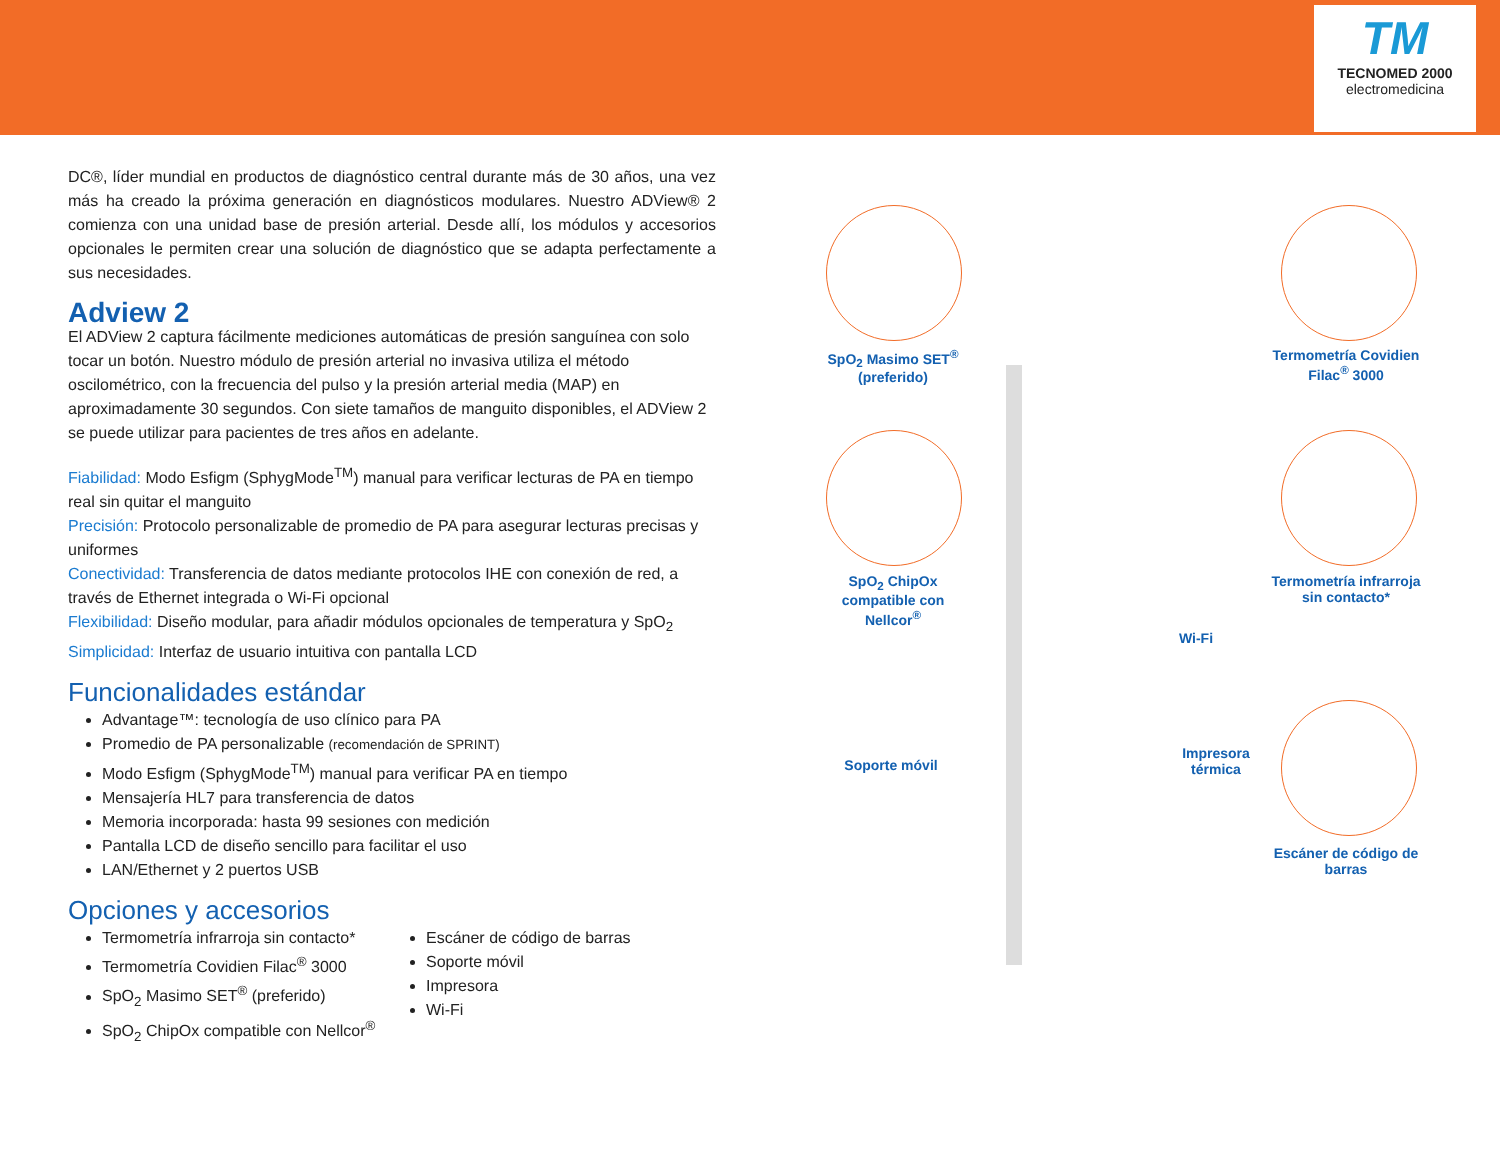TM
TECNOMED 2000
electromedicina
DC®, líder mundial en productos de diagnóstico central durante más de 30 años, una vez más ha creado la próxima generación en diagnósticos modulares. Nuestro ADView® 2 comienza con una unidad base de presión arterial. Desde allí, los módulos y accesorios opcionales le permiten crear una solución de diagnóstico que se adapta perfectamente a sus necesidades.
Adview 2
El ADView 2 captura fácilmente mediciones automáticas de presión sanguínea con solo tocar un botón. Nuestro módulo de presión arterial no invasiva utiliza el método oscilométrico, con la frecuencia del pulso y la presión arterial media (MAP) en aproximadamente 30 segundos. Con siete tamaños de manguito disponibles, el ADView 2 se puede utilizar para pacientes de tres años en adelante.
Fiabilidad: Modo Esfigm (SphygMode<sup>TM</sup>) manual para verificar lecturas de PA en tiempo real sin quitar el manguito
Precisión: Protocolo personalizable de promedio de PA para asegurar lecturas precisas y uniformes
Conectividad: Transferencia de datos mediante protocolos IHE con conexión de red, a través de Ethernet integrada o Wi-Fi opcional
Flexibilidad: Diseño modular, para añadir módulos opcionales de temperatura y SpO<sub>2</sub>
Simplicidad: Interfaz de usuario intuitiva con pantalla LCD
Funcionalidades estándar
Advantage™: tecnología de uso clínico para PA
Promedio de PA personalizable (recomendación de SPRINT)
Modo Esfigm (SphygMode<sup>TM</sup>) manual para verificar PA en tiempo
Mensajería HL7 para transferencia de datos
Memoria incorporada: hasta 99 sesiones con medición
Pantalla LCD de diseño sencillo para facilitar el uso
LAN/Ethernet y 2 puertos USB
Opciones y accesorios
Termometría infrarroja sin contacto*
Termometría Covidien Filac<sup>®</sup> 3000
SpO<sub>2</sub> Masimo SET<sup>®</sup> (preferido)
SpO<sub>2</sub> ChipOx compatible con Nellcor<sup>®</sup>
Escáner de código de barras
Soporte móvil
Impresora
Wi-Fi
SpO<sub>2</sub> Masimo SET<sup>®</sup> (preferido)
Termometría Covidien Filac<sup>®</sup> 3000
SpO<sub>2</sub> ChipOx compatible con Nellcor<sup>®</sup>
Termometría infrarroja sin contacto*
Wi-Fi
Soporte móvil
Impresora térmica
Escáner de código de barras